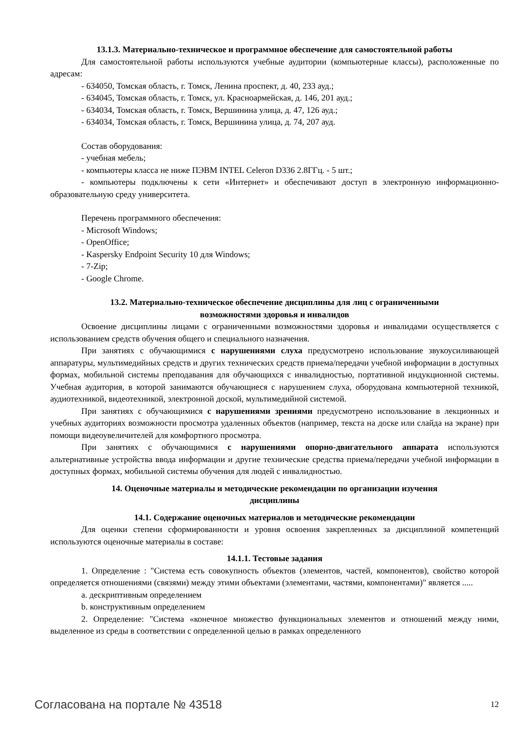13.1.3. Материально-техническое и программное обеспечение для самостоятельной работы
Для самостоятельной работы используются учебные аудитории (компьютерные классы), расположенные по адресам:
- 634050, Томская область, г. Томск, Ленина проспект, д. 40, 233 ауд.;
- 634045, Томская область, г. Томск, ул. Красноармейская, д. 146, 201 ауд.;
- 634034, Томская область, г. Томск, Вершинина улица, д. 47, 126 ауд.;
- 634034, Томская область, г. Томск, Вершинина улица, д. 74, 207 ауд.
Состав оборудования:
- учебная мебель;
- компьютеры класса не ниже ПЭВМ INTEL Celeron D336 2.8ГГц. - 5 шт.;
- компьютеры подключены к сети «Интернет» и обеспечивают доступ в электронную информационно-образовательную среду университета.
Перечень программного обеспечения:
- Microsoft Windows;
- OpenOffice;
- Kaspersky Endpoint Security 10 для Windows;
- 7-Zip;
- Google Chrome.
13.2. Материально-техническое обеспечение дисциплины для лиц с ограниченными
возможностями здоровья и инвалидов
Освоение дисциплины лицами с ограниченными возможностями здоровья и инвалидами осуществляется с использованием средств обучения общего и специального назначения.
При занятиях с обучающимися с нарушениями слуха предусмотрено использование звукоусиливающей аппаратуры, мультимедийных средств и других технических средств приема/передачи учебной информации в доступных формах, мобильной системы преподавания для обучающихся с инвалидностью, портативной индукционной системы. Учебная аудитория, в которой занимаются обучающиеся с нарушением слуха, оборудована компьютерной техникой, аудиотехникой, видеотехникой, электронной доской, мультимедийной системой.
При занятиях с обучающимися с нарушениями зрениями предусмотрено использование в лекционных и учебных аудиториях возможности просмотра удаленных объектов (например, текста на доске или слайда на экране) при помощи видеоувеличителей для комфортного просмотра.
При занятиях с обучающимися с нарушениями опорно-двигательного аппарата используются альтернативные устройства ввода информации и другие технические средства приема/передачи учебной информации в доступных формах, мобильной системы обучения для людей с инвалидностью.
14. Оценочные материалы и методические рекомендации по организации изучения
дисциплины
14.1. Содержание оценочных материалов и методические рекомендации
Для оценки степени сформированности и уровня освоения закрепленных за дисциплиной компетенций используются оценочные материалы в составе:
14.1.1. Тестовые задания
1. Определение : "Система есть совокупность объектов (элементов, частей, компонентов), свойство которой определяется отношениями (связями) между этими объектами (элементами, частями, компонентами)" является .....
a. дескриптивным определением
b. конструктивным определением
2. Определение: "Система «конечное множество функциональных элементов и отношений между ними, выделенное из среды в соответствии с определенной целью в рамках определенного
Согласована на портале № 43518 12